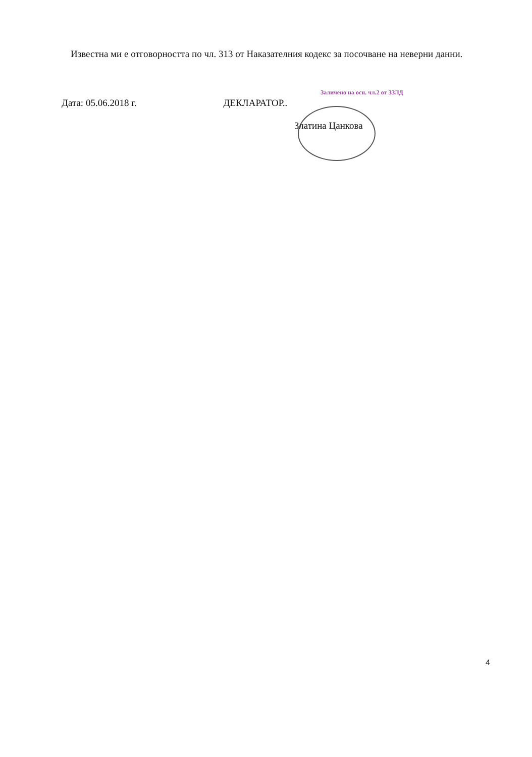Известна ми е отговорността по чл. 313 от Наказателния кодекс за посочване на неверни данни.
Заличено на осн. чл.2 от ЗЗЛД
Дата: 05.06.2018 г. ДЕКЛАРАТОР..
Златина Цанкова
4